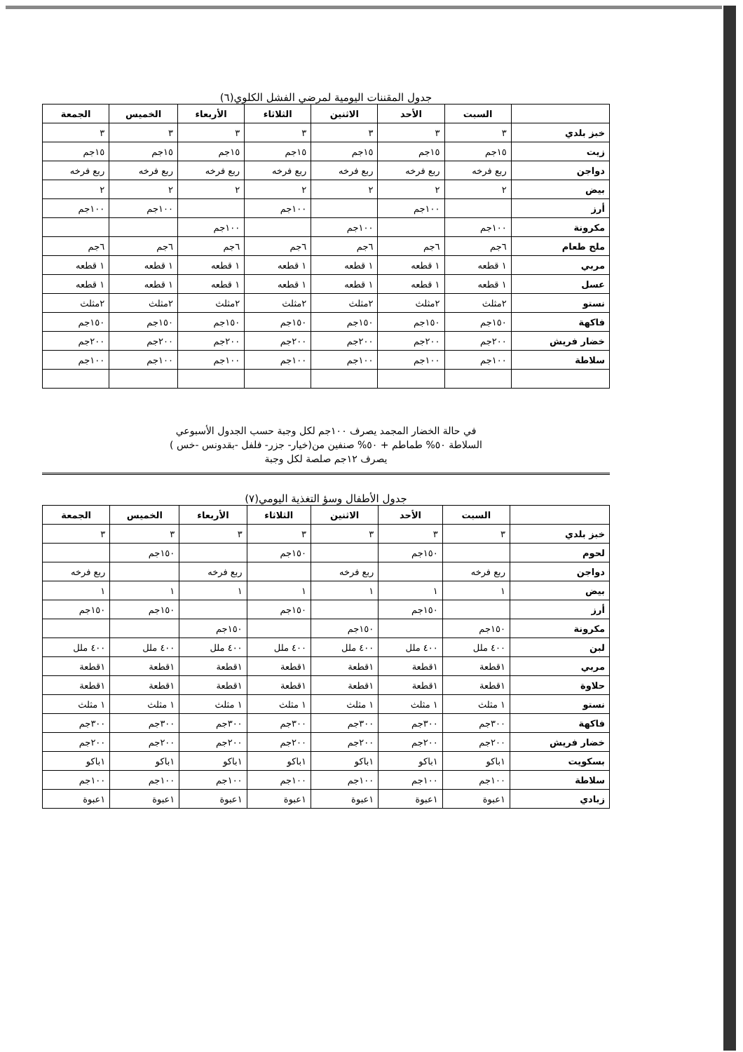جدول المقننات اليومية لمرضي الفشل الكلوي(٦)
| | السبت | الأحد | الاثنين | الثلاثاء | الأربعاء | الخميس | الجمعة |
| --- | --- | --- | --- | --- | --- | --- | --- |
| خبز بلدي | ٣ | ٣ | ٣ | ٣ | ٣ | ٣ | ٣ |
| زيت | ١٥جم | ١٥جم | ١٥جم | ١٥جم | ١٥جم | ١٥جم | ١٥جم |
| دواجن | ربع فرخه | ربع فرخه | ربع فرخه | ربع فرخه | ربع فرخه | ربع فرخه | ربع فرخه |
| بيض | ٢ | ٢ | ٢ | ٢ | ٢ | ٢ | ٢ |
| أرز | | ١٠٠جم | | ١٠٠جم | | ١٠٠جم | ١٠٠جم |
| مكرونة | ١٠٠جم | | ١٠٠جم | | ١٠٠جم | | |
| ملح طعام | ٦جم | ٦جم | ٦جم | ٦جم | ٦جم | ٦جم | ٦جم |
| مربي | ١ قطعه | ١ قطعه | ١ قطعه | ١ قطعه | ١ قطعه | ١ قطعه | ١ قطعه |
| عسل | ١ قطعه | ١ قطعه | ١ قطعه | ١ قطعه | ١ قطعه | ١ قطعه | ١ قطعه |
| نستو | ٢مثلث | ٢مثلث | ٢مثلث | ٢مثلث | ٢مثلث | ٢مثلث | ٢مثلث |
| فاكهة | ١٥٠جم | ١٥٠جم | ١٥٠جم | ١٥٠جم | ١٥٠جم | ١٥٠جم | ١٥٠جم |
| خضار فريش | ٢٠٠جم | ٢٠٠جم | ٢٠٠جم | ٢٠٠جم | ٢٠٠جم | ٢٠٠جم | ٢٠٠جم |
| سلاطة | ١٠٠جم | ١٠٠جم | ١٠٠جم | ١٠٠جم | ١٠٠جم | ١٠٠جم | ١٠٠جم |
في حالة الخضار المجمد يصرف ١٠٠جم لكل وجبة حسب الجدول الأسبوعي
السلاطة ٥٠% طماطم + ٥٠% صنفين من(خيار- جزر- فلفل -بقدونس -خس )
يصرف ١٢جم صلصة لكل وجبة
جدول الأطفال وسؤ التغذية اليومي(٧)
| | السبت | الأحد | الاثنين | الثلاثاء | الأربعاء | الخميس | الجمعة |
| --- | --- | --- | --- | --- | --- | --- | --- |
| خبز بلدي | ٣ | ٣ | ٣ | ٣ | ٣ | ٣ | ٣ |
| لحوم | | ١٥٠جم | | ١٥٠جم | | ١٥٠جم | |
| دواجن | ربع فرخه | | ربع فرخه | | ربع فرخه | | ربع فرخه |
| بيض | ١ | ١ | ١ | ١ | ١ | ١ | ١ |
| أرز | | ١٥٠جم | | ١٥٠جم | | ١٥٠جم | ١٥٠جم |
| مكرونة | ١٥٠جم | | ١٥٠جم | | ١٥٠جم | | |
| لبن | ٤٠٠ ملل | ٤٠٠ ملل | ٤٠٠ ملل | ٤٠٠ ملل | ٤٠٠ ملل | ٤٠٠ ملل | ٤٠٠ ملل |
| مربي | ١قطعة | ١قطعة | ١قطعة | ١قطعة | ١قطعة | ١قطعة | ١قطعة |
| حلاوة | ١قطعة | ١قطعة | ١قطعة | ١قطعة | ١قطعة | ١قطعة | ١قطعة |
| نستو | ١ مثلث | ١ مثلث | ١ مثلث | ١ مثلث | ١ مثلث | ١ مثلث | ١ مثلث |
| فاكهة | ٣٠٠جم | ٣٠٠جم | ٣٠٠جم | ٣٠٠جم | ٣٠٠جم | ٣٠٠جم | ٣٠٠جم |
| خضار فريش | ٢٠٠جم | ٢٠٠جم | ٢٠٠جم | ٢٠٠جم | ٢٠٠جم | ٢٠٠جم | ٢٠٠جم |
| بسكويت | ١باكو | ١باكو | ١باكو | ١باكو | ١باكو | ١باكو | ١باكو |
| سلاطة | ١٠٠جم | ١٠٠جم | ١٠٠جم | ١٠٠جم | ١٠٠جم | ١٠٠جم | ١٠٠جم |
| زبادي | ١عبوة | ١عبوة | ١عبوة | ١عبوة | ١عبوة | ١عبوة | ١عبوة |